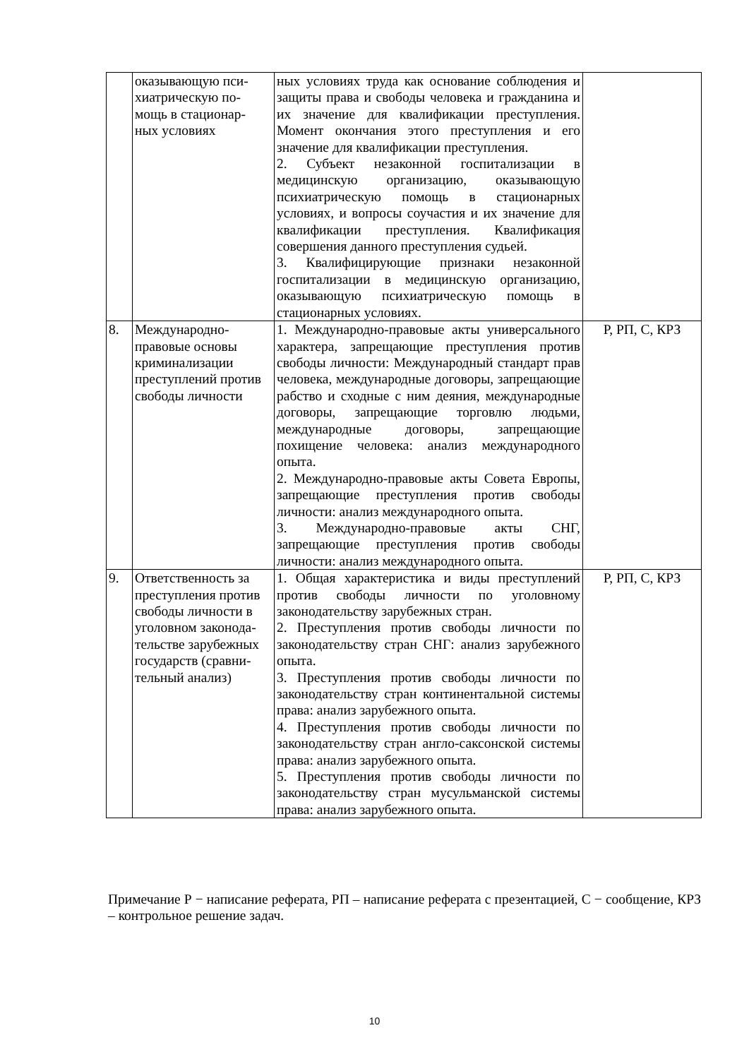| | оказывающую пси- хиатрическую по- мощь в стационар- ных условиях | ных условиях труда как основание соблюдения и защиты права и свободы человека и гражданина и их значение для квалификации преступления. Момент окончания этого преступления и его значение для квалификации преступления. 2. Субъект незаконной госпитализации в медицинскую организацию, оказывающую психиатрическую помощь в стационарных условиях, и вопросы соучастия и их значение для квалификации преступления. Квалификация совершения данного преступления судьей. 3. Квалифицирующие признаки незаконной госпитализации в медицинскую организацию, оказывающую психиатрическую помощь в стационарных условиях. | |
| 8. | Международно- правовые основы криминализации преступлений против свободы личности | 1. Международно-правовые акты универсального характера, запрещающие преступления против свободы личности: Международный стандарт прав человека, международные договоры, запрещающие рабство и сходные с ним деяния, международные договоры, запрещающие торговлю людьми, международные договоры, запрещающие похищение человека: анализ международного опыта. 2. Международно-правовые акты Совета Европы, запрещающие преступления против свободы личности: анализ международного опыта. 3. Международно-правовые акты СНГ, запрещающие преступления против свободы личности: анализ международного опыта. | Р, РП, С, КРЗ |
| 9. | Ответственность за преступления против свободы личности в уголовном законода- тельстве зарубежных государств (сравни- тельный анализ) | 1. Общая характеристика и виды преступлений против свободы личности по уголовному законодательству зарубежных стран. 2. Преступления против свободы личности по законодательству стран СНГ: анализ зарубежного опыта. 3. Преступления против свободы личности по законодательству стран континентальной системы права: анализ зарубежного опыта. 4. Преступления против свободы личности по законодательству стран англо-саксонской системы права: анализ зарубежного опыта. 5. Преступления против свободы личности по законодательству стран мусульманской системы права: анализ зарубежного опыта. | Р, РП, С, КРЗ |
Примечание Р − написание реферата, РП – написание реферата с презентацией, С − сообщение, КРЗ – контрольное решение задач.
10